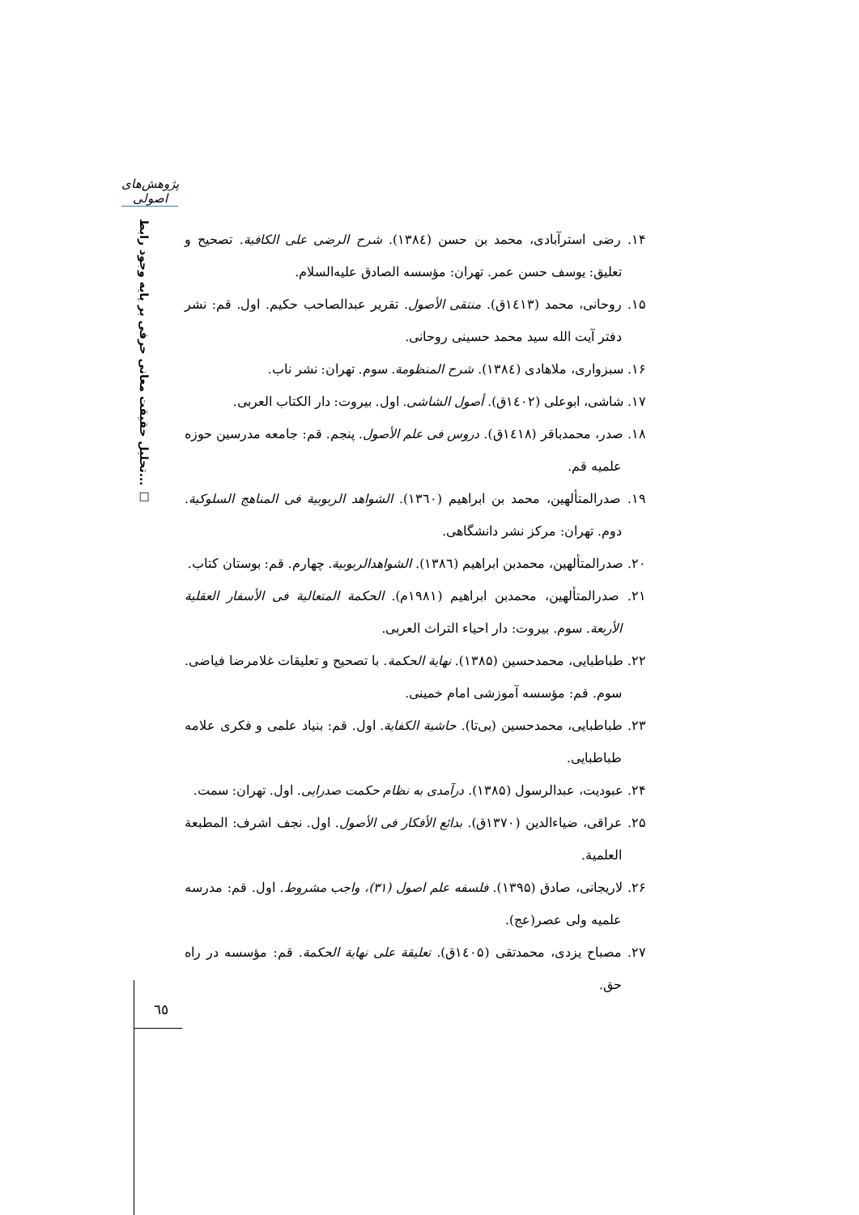پژوهش‌های اصولی
تحلیل حقیقت معانی حرفی بر پایه وجود رابط... □
۱۴. رضی استرآبادی، محمد بن حسن (۱۳۸٤). شرح الرضی علی الکافیة. تصحیح و تعلیق: یوسف حسن عمر. تهران: مؤسسه الصادق علیه‌السلام.
۱۵. روحانی، محمد (۱٤۱۳ق). منتقی الأصول. تقریر عبدالصاحب حکیم. اول. قم: نشر دفتر آیت الله سید محمد حسینی روحانی.
۱۶. سبزواری، ملاهادی (۱۳۸٤). شرح المنظومة. سوم. تهران: نشر ناب.
۱۷. شاشی، ابوعلی (۱٤۰۲ق). أصول الشاشی. اول. بیروت: دار الکتاب العربی.
۱۸. صدر، محمدباقر (۱٤۱۸ق). دروس فی علم الأصول. پنجم. قم: جامعه مدرسین حوزه علمیه قم.
۱۹. صدرالمتألهین، محمد بن ابراهیم (۱۳٦۰). الشواهد الربوبیة فی المناهج السلوکیة. دوم. تهران: مرکز نشر دانشگاهی.
۲۰. صدرالمتألهین، محمدبن ابراهیم (۱۳۸٦). الشواهدالربوبیة. چهارم. قم: بوستان کتاب.
۲۱. صدرالمتألهین، محمدبن ابراهیم (۱۹۸۱م). الحکمة المتعالیة فی الأسفار العقلیة الأربعة. سوم. بیروت: دار احیاء التراث العربی.
۲۲. طباطبایی، محمدحسین (۱۳۸۵). نهایة الحکمة. با تصحیح و تعلیقات غلامرضا فیاضی. سوم. قم: مؤسسه آموزشی امام خمینی.
۲۳. طباطبایی، محمدحسین (بی‌تا). حاشیة الکفایة. اول. قم: بنیاد علمی و فکری علامه طباطبایی.
۲۴. عبودیت، عبدالرسول (۱۳۸۵). درآمدی به نظام حکمت صدرایی. اول. تهران: سمت.
۲۵. عراقی، ضیاءالدین (۱۳۷۰ق). بدائع الأفکار فی الأصول. اول. نجف اشرف: المطبعة العلمیة.
۲۶. لاریجانی، صادق (۱۳۹۵). فلسفه علم اصول (۳۱)، واجب مشروط. اول. قم: مدرسه علمیه ولی عصر(عج).
۲۷. مصباح یزدی، محمدتقی (۱٤۰۵ق). تعلیقة علی نهایة الحکمة. قم: مؤسسه در راه حق.
٦٥